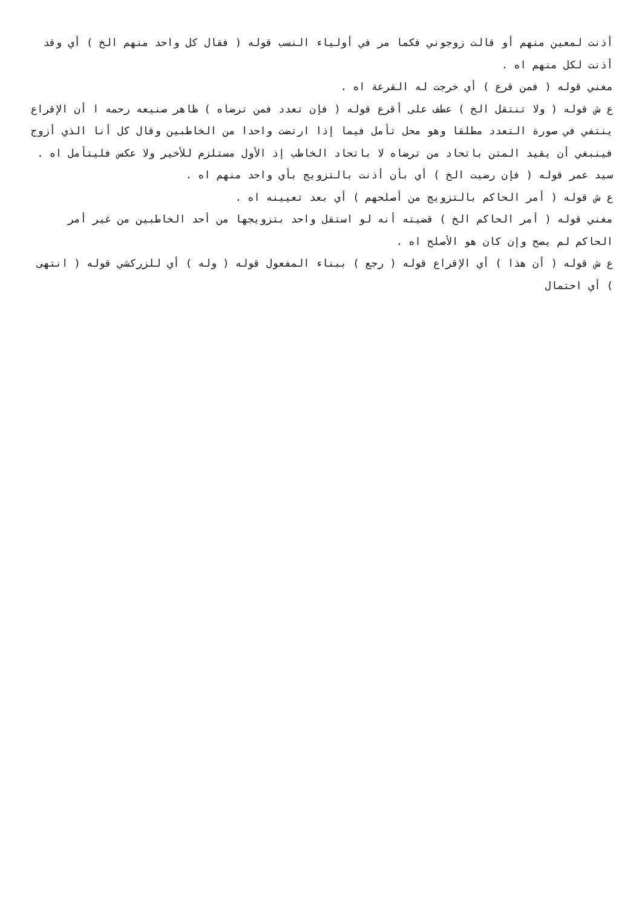أذنت لمعين منهم أو قالت زوجوني فكما مر في أولياء النسب قوله ( فقال كل واحد منهم الخ ) أي وقد أذنت لكل منهم اه .
مغني قوله ( فمن قرع ) أي خرجت له القرعة اه .
ع ش قوله ( ولا تنتقل الخ ) عطف على أقرع قوله ( فإن تعدد فمن ترضاه ) ظاهر صنيعه رحمه ا أن الإقراع ينتفي في صورة التعدد مطلقا وهو محل تأمل فيما إذا ارتضت واحدا من الخاطبين وقال كل أنا الذي أزوج فينبغي أن يقيد المتن باتحاد من ترضاه لا باتحاد الخاطب إذ الأول مستلزم للأخير ولا عكس فليتأمل اه .
سيد عمر قوله ( فإن رضيت الخ ) أي بأن أذنت بالتزويج بأي واحد منهم اه .
ع ش قوله ( أمر الحاكم بالتزويج من أصلحهم ) أي بعد تعيينه اه .
مغني قوله ( أمر الحاكم الخ ) قضيته أنه لو استقل واحد بتزويجها من أحد الخاطبين من غير أمر الحاكم لم يصح وإن كان هو الأصلح اه .
ع ش قوله ( أن هذا ) أي الإقراع قوله ( رجع ) ببناء المفعول قوله ( وله ) أي للزركشي قوله ( انتهى ) أي احتمال